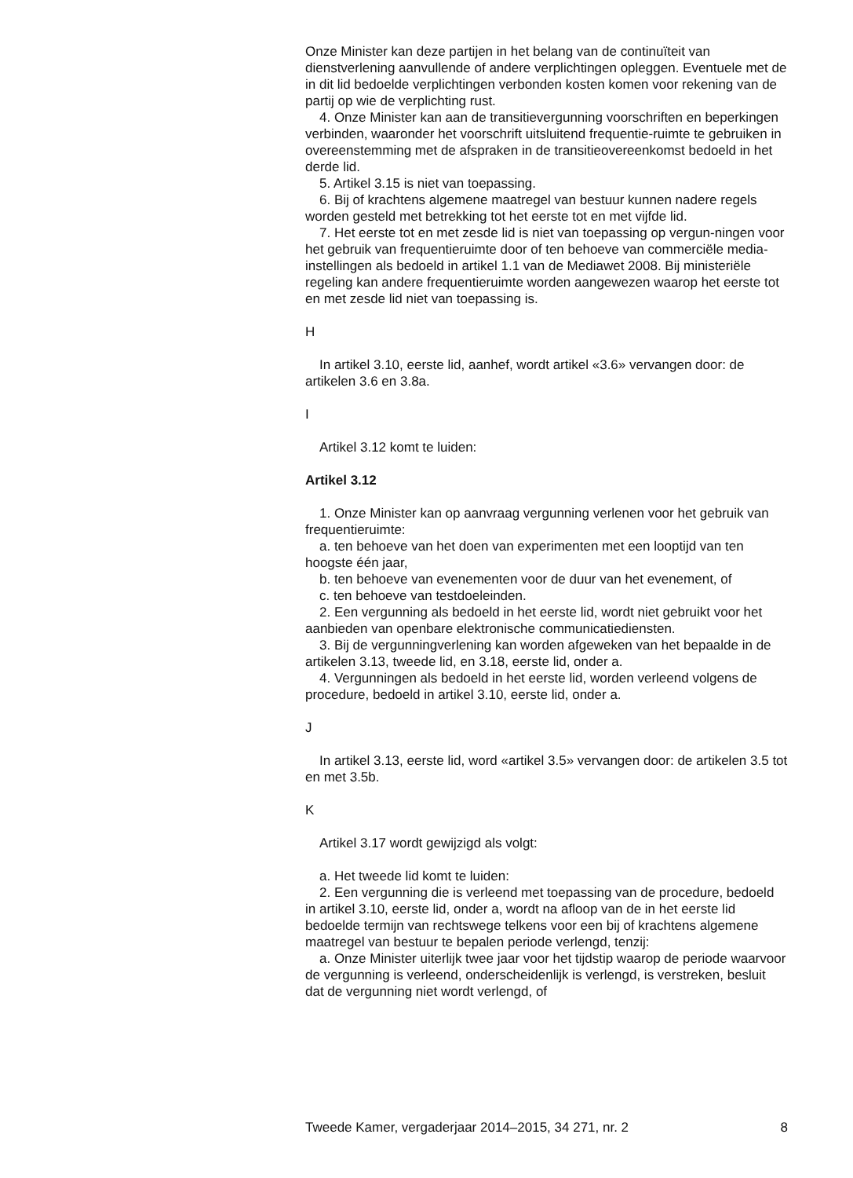Onze Minister kan deze partijen in het belang van de continuïteit van dienstverlening aanvullende of andere verplichtingen opleggen. Eventuele met de in dit lid bedoelde verplichtingen verbonden kosten komen voor rekening van de partij op wie de verplichting rust.
4. Onze Minister kan aan de transitievergunning voorschriften en beperkingen verbinden, waaronder het voorschrift uitsluitend frequentie-ruimte te gebruiken in overeenstemming met de afspraken in de transitieovereenkomst bedoeld in het derde lid.
5. Artikel 3.15 is niet van toepassing.
6. Bij of krachtens algemene maatregel van bestuur kunnen nadere regels worden gesteld met betrekking tot het eerste tot en met vijfde lid.
7. Het eerste tot en met zesde lid is niet van toepassing op vergun-ningen voor het gebruik van frequentieruimte door of ten behoeve van commerciële media-instellingen als bedoeld in artikel 1.1 van de Mediawet 2008. Bij ministeriële regeling kan andere frequentieruimte worden aangewezen waarop het eerste tot en met zesde lid niet van toepassing is.
H
In artikel 3.10, eerste lid, aanhef, wordt artikel «3.6» vervangen door: de artikelen 3.6 en 3.8a.
I
Artikel 3.12 komt te luiden:
Artikel 3.12
1. Onze Minister kan op aanvraag vergunning verlenen voor het gebruik van frequentieruimte:
a. ten behoeve van het doen van experimenten met een looptijd van ten hoogste één jaar,
b. ten behoeve van evenementen voor de duur van het evenement, of
c. ten behoeve van testdoeleinden.
2. Een vergunning als bedoeld in het eerste lid, wordt niet gebruikt voor het aanbieden van openbare elektronische communicatiediensten.
3. Bij de vergunningverlening kan worden afgeweken van het bepaalde in de artikelen 3.13, tweede lid, en 3.18, eerste lid, onder a.
4. Vergunningen als bedoeld in het eerste lid, worden verleend volgens de procedure, bedoeld in artikel 3.10, eerste lid, onder a.
J
In artikel 3.13, eerste lid, word «artikel 3.5» vervangen door: de artikelen 3.5 tot en met 3.5b.
K
Artikel 3.17 wordt gewijzigd als volgt:
a. Het tweede lid komt te luiden:
2. Een vergunning die is verleend met toepassing van de procedure, bedoeld in artikel 3.10, eerste lid, onder a, wordt na afloop van de in het eerste lid bedoelde termijn van rechtswege telkens voor een bij of krachtens algemene maatregel van bestuur te bepalen periode verlengd, tenzij:
a. Onze Minister uiterlijk twee jaar voor het tijdstip waarop de periode waarvoor de vergunning is verleend, onderscheidenlijk is verlengd, is verstreken, besluit dat de vergunning niet wordt verlengd, of
Tweede Kamer, vergaderjaar 2014–2015, 34 271, nr. 2 8